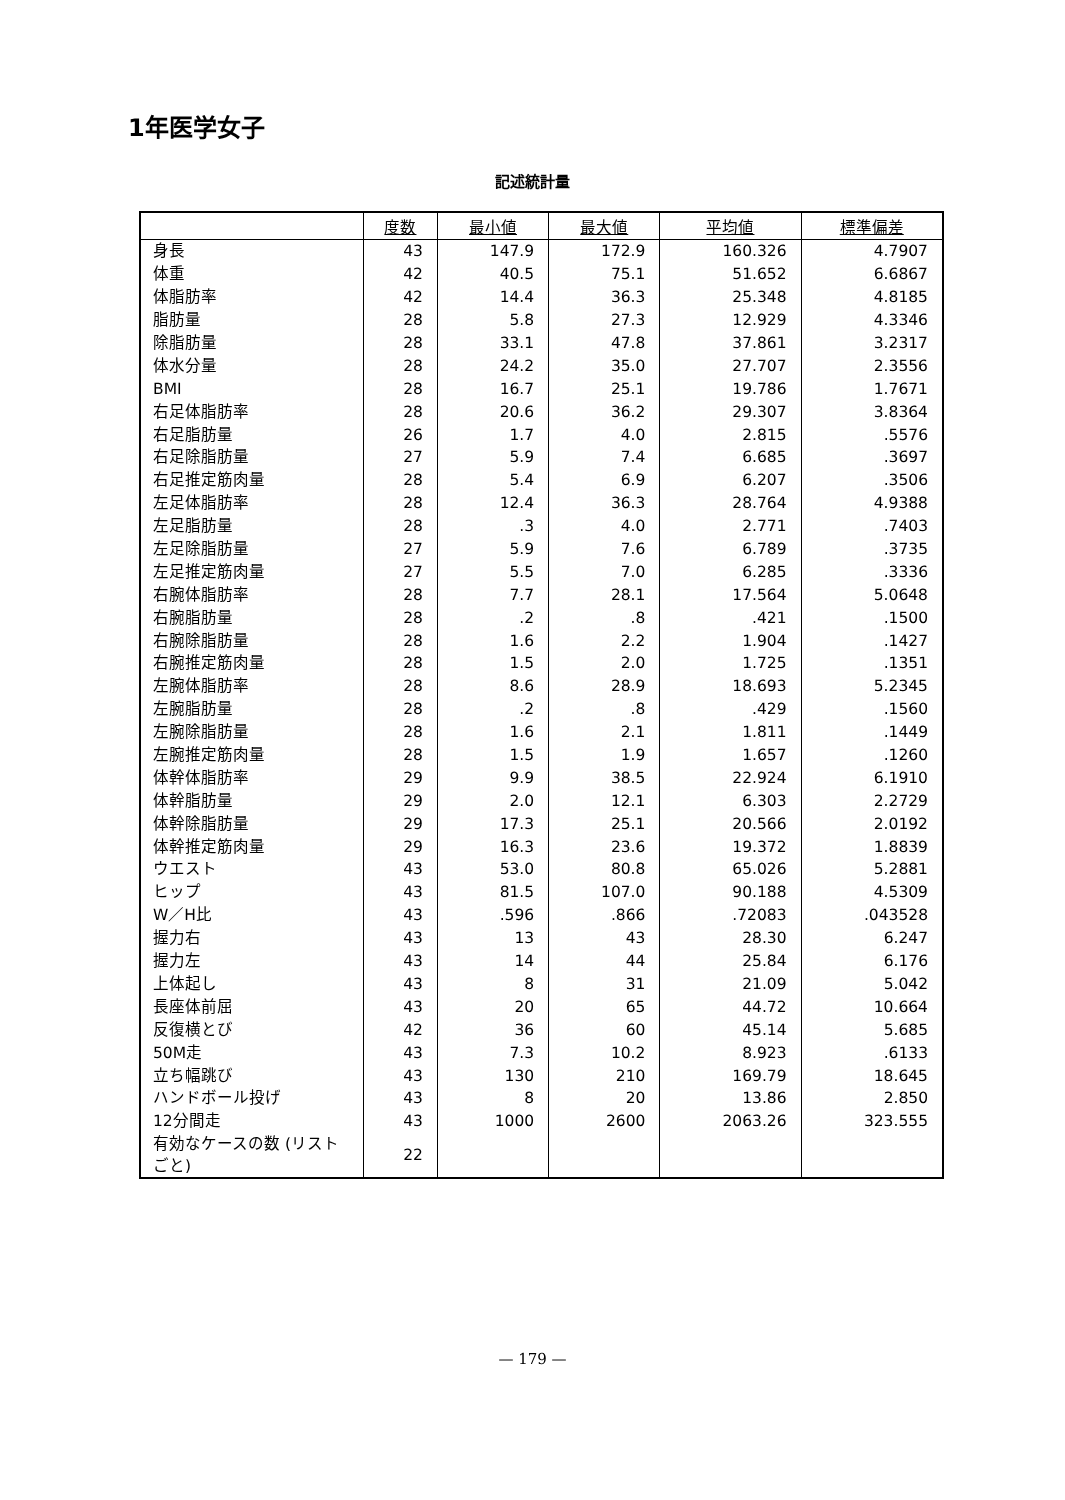1年医学女子
記述統計量
| | 度数 | 最小値 | 最大値 | 平均値 | 標準偏差 |
| --- | --- | --- | --- | --- | --- |
| 身長 | 43 | 147.9 | 172.9 | 160.326 | 4.7907 |
| 体重 | 42 | 40.5 | 75.1 | 51.652 | 6.6867 |
| 体脂肪率 | 42 | 14.4 | 36.3 | 25.348 | 4.8185 |
| 脂肪量 | 28 | 5.8 | 27.3 | 12.929 | 4.3346 |
| 除脂肪量 | 28 | 33.1 | 47.8 | 37.861 | 3.2317 |
| 体水分量 | 28 | 24.2 | 35.0 | 27.707 | 2.3556 |
| BMI | 28 | 16.7 | 25.1 | 19.786 | 1.7671 |
| 右足体脂肪率 | 28 | 20.6 | 36.2 | 29.307 | 3.8364 |
| 右足脂肪量 | 26 | 1.7 | 4.0 | 2.815 | .5576 |
| 右足除脂肪量 | 27 | 5.9 | 7.4 | 6.685 | .3697 |
| 右足推定筋肉量 | 28 | 5.4 | 6.9 | 6.207 | .3506 |
| 左足体脂肪率 | 28 | 12.4 | 36.3 | 28.764 | 4.9388 |
| 左足脂肪量 | 28 | .3 | 4.0 | 2.771 | .7403 |
| 左足除脂肪量 | 27 | 5.9 | 7.6 | 6.789 | .3735 |
| 左足推定筋肉量 | 27 | 5.5 | 7.0 | 6.285 | .3336 |
| 右腕体脂肪率 | 28 | 7.7 | 28.1 | 17.564 | 5.0648 |
| 右腕脂肪量 | 28 | .2 | .8 | .421 | .1500 |
| 右腕除脂肪量 | 28 | 1.6 | 2.2 | 1.904 | .1427 |
| 右腕推定筋肉量 | 28 | 1.5 | 2.0 | 1.725 | .1351 |
| 左腕体脂肪率 | 28 | 8.6 | 28.9 | 18.693 | 5.2345 |
| 左腕脂肪量 | 28 | .2 | .8 | .429 | .1560 |
| 左腕除脂肪量 | 28 | 1.6 | 2.1 | 1.811 | .1449 |
| 左腕推定筋肉量 | 28 | 1.5 | 1.9 | 1.657 | .1260 |
| 体幹体脂肪率 | 29 | 9.9 | 38.5 | 22.924 | 6.1910 |
| 体幹脂肪量 | 29 | 2.0 | 12.1 | 6.303 | 2.2729 |
| 体幹除脂肪量 | 29 | 17.3 | 25.1 | 20.566 | 2.0192 |
| 体幹推定筋肉量 | 29 | 16.3 | 23.6 | 19.372 | 1.8839 |
| ウエスト | 43 | 53.0 | 80.8 | 65.026 | 5.2881 |
| ヒップ | 43 | 81.5 | 107.0 | 90.188 | 4.5309 |
| W／H比 | 43 | .596 | .866 | .72083 | .043528 |
| 握力右 | 43 | 13 | 43 | 28.30 | 6.247 |
| 握力左 | 43 | 14 | 44 | 25.84 | 6.176 |
| 上体起し | 43 | 8 | 31 | 21.09 | 5.042 |
| 長座体前屈 | 43 | 20 | 65 | 44.72 | 10.664 |
| 反復横とび | 42 | 36 | 60 | 45.14 | 5.685 |
| 50M走 | 43 | 7.3 | 10.2 | 8.923 | .6133 |
| 立ち幅跳び | 43 | 130 | 210 | 169.79 | 18.645 |
| ハンドボール投げ | 43 | 8 | 20 | 13.86 | 2.850 |
| 12分間走 | 43 | 1000 | 2600 | 2063.26 | 323.555 |
| 有効なケースの数 (リストごと) | 22 | | | | |
— 179 —